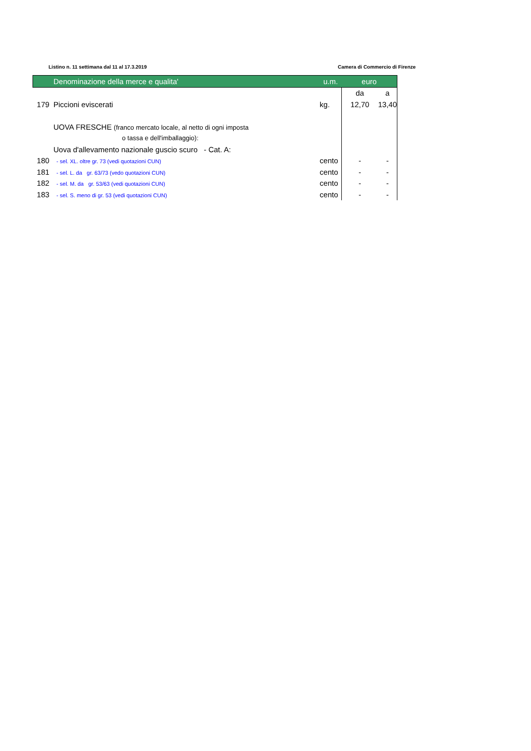Listino n. 11 settimana dal 11 al 17.3.2019 Camera di Commercio di Firenze
| | Denominazione della merce e qualita' | u.m. | euro | |
| --- | --- | --- | --- | --- |
| | | | da | a |
| 179 | Piccioni eviscerati | kg. | 12,70 | 13,40 |
| | UOVA FRESCHE (franco mercato locale, al netto di ogni imposta | | | |
| | o tassa e dell'imballaggio): | | | |
| | Uova d'allevamento nazionale guscio scuro - Cat. A: | | | |
| 180 | - sel. XL. oltre gr. 73 (vedi quotazioni CUN) | cento | - | - |
| 181 | - sel. L. da gr. 63/73 (vedo quotazioni CUN) | cento | - | - |
| 182 | - sel. M. da gr. 53/63 (vedi quotazioni CUN) | cento | - | - |
| 183 | - sel. S. meno di gr. 53 (vedi quotazioni CUN) | cento | - | - |